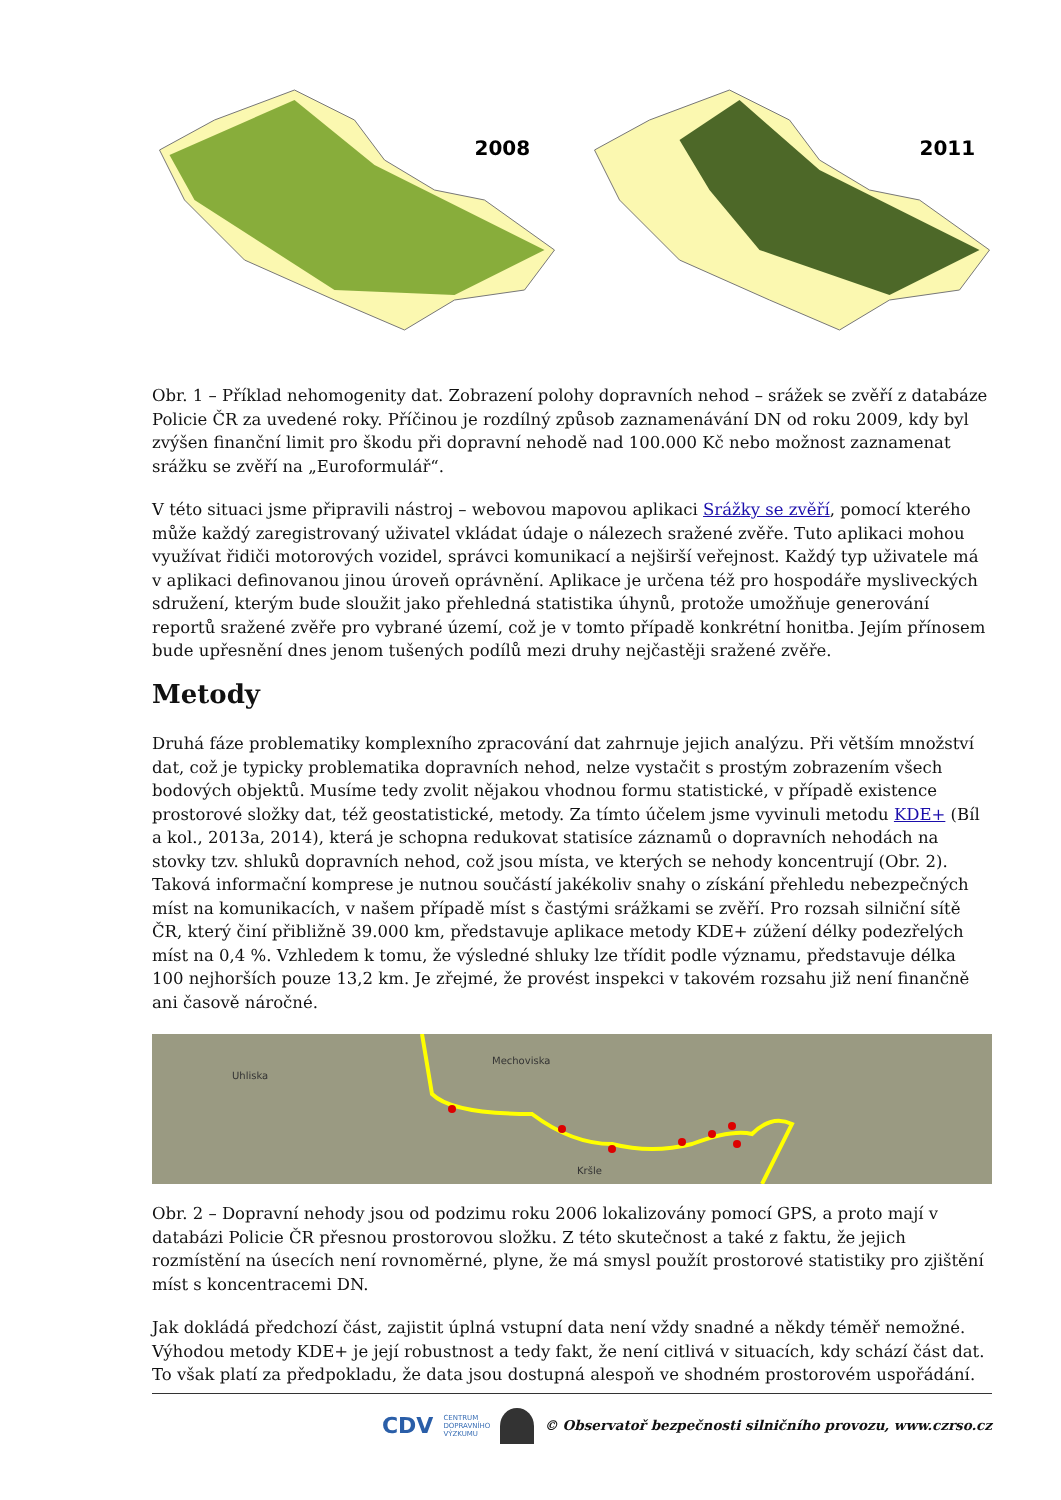2008
2011
Obr. 1 – Příklad nehomogenity dat. Zobrazení polohy dopravních nehod – srážek se zvěří z databáze Policie ČR za uvedené roky. Příčinou je rozdílný způsob zaznamenávání DN od roku 2009, kdy byl zvýšen finanční limit pro škodu při dopravní nehodě nad 100.000 Kč nebo možnost zaznamenat srážku se zvěří na „Euroformulář“.
V této situaci jsme připravili nástroj – webovou mapovou aplikaci Srážky se zvěří, pomocí kterého může každý zaregistrovaný uživatel vkládat údaje o nálezech sražené zvěře. Tuto aplikaci mohou využívat řidiči motorových vozidel, správci komunikací a nejširší veřejnost. Každý typ uživatele má v aplikaci definovanou jinou úroveň oprávnění. Aplikace je určena též pro hospodáře mysliveckých sdružení, kterým bude sloužit jako přehledná statistika úhynů, protože umožňuje generování reportů sražené zvěře pro vybrané území, což je v tomto případě konkrétní honitba. Jejím přínosem bude upřesnění dnes jenom tušených podílů mezi druhy nejčastěji sražené zvěře.
Metody
Druhá fáze problematiky komplexního zpracování dat zahrnuje jejich analýzu. Při větším množství dat, což je typicky problematika dopravních nehod, nelze vystačit s prostým zobrazením všech bodových objektů. Musíme tedy zvolit nějakou vhodnou formu statistické, v případě existence prostorové složky dat, též geostatistické, metody. Za tímto účelem jsme vyvinuli metodu KDE+ (Bíl a kol., 2013a, 2014), která je schopna redukovat statisíce záznamů o dopravních nehodách na stovky tzv. shluků dopravních nehod, což jsou místa, ve kterých se nehody koncentrují (Obr. 2). Taková informační komprese je nutnou součástí jakékoliv snahy o získání přehledu nebezpečných míst na komunikacích, v našem případě míst s častými srážkami se zvěří. Pro rozsah silniční sítě ČR, který činí přibližně 39.000 km, představuje aplikace metody KDE+ zúžení délky podezřelých míst na 0,4 %. Vzhledem k tomu, že výsledné shluky lze třídit podle významu, představuje délka 100 nejhorších pouze 13,2 km. Je zřejmé, že provést inspekci v takovém rozsahu již není finančně ani časově náročné.
Uhliska
Mechoviska
Kršle
Obr. 2 – Dopravní nehody jsou od podzimu roku 2006 lokalizovány pomocí GPS, a proto mají v databázi Policie ČR přesnou prostorovou složku. Z této skutečnost a také z faktu, že jejich rozmístění na úsecích není rovnoměrné, plyne, že má smysl použít prostorové statistiky pro zjištění míst s koncentracemi DN.
Jak dokládá předchozí část, zajistit úplná vstupní data není vždy snadné a někdy téměř nemožné. Výhodou metody KDE+ je její robustnost a tedy fakt, že není citlivá v situacích, kdy schází část dat. To však platí za předpokladu, že data jsou dostupná alespoň ve shodném prostorovém uspořádání.
CDV CENTRUM
DOPRAVNÍHO
VÝZKUMU © Observatoř bezpečnosti silničního provozu, www.czrso.cz